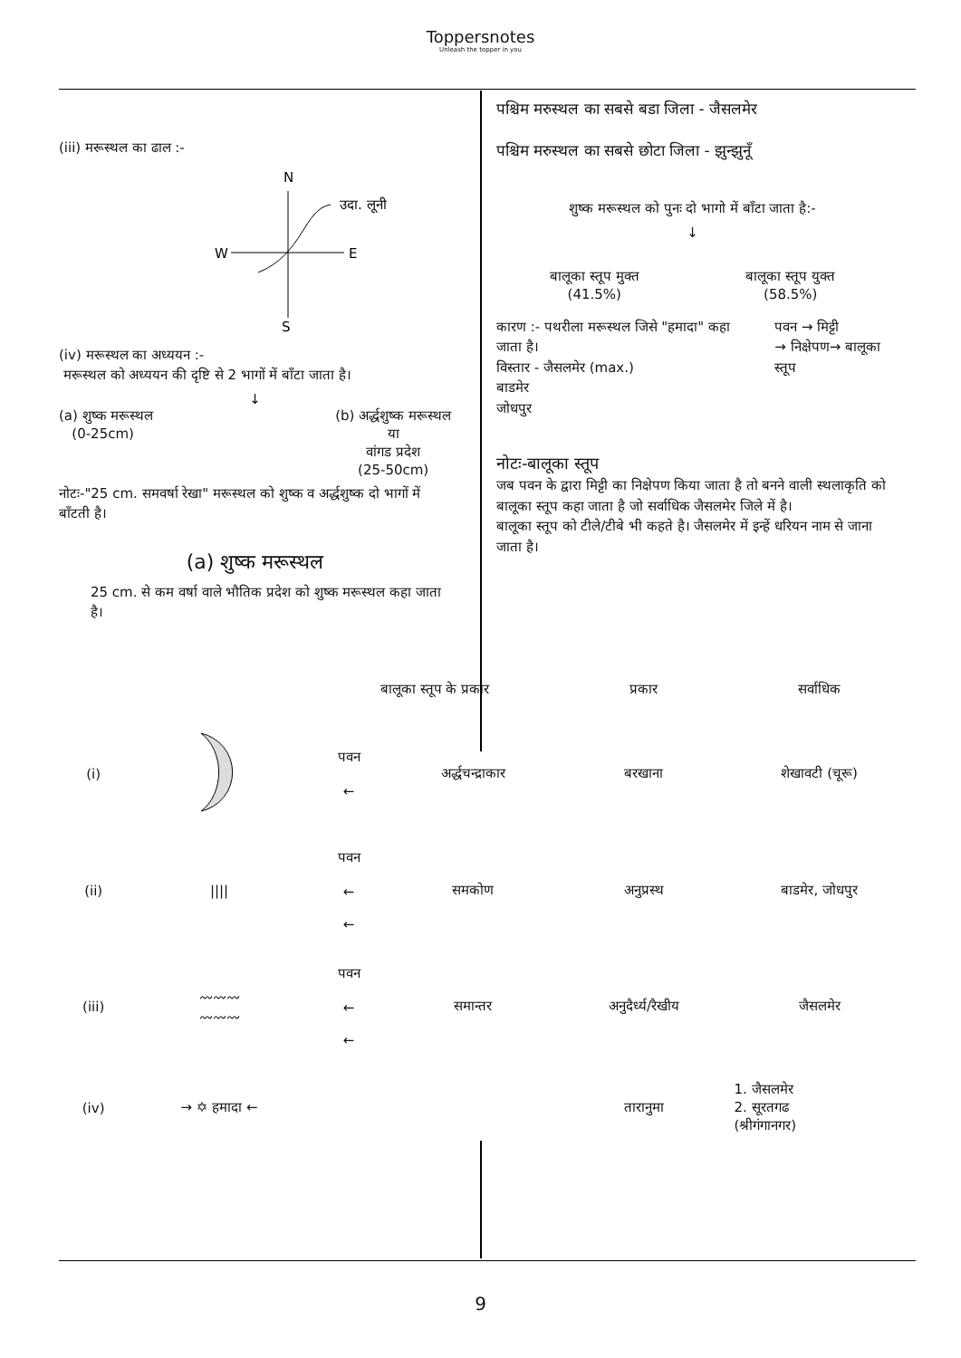Toppersnotes
Unleash the topper in you
(iii) मरूस्थल का ढाल :-
N
W
E
S
उदा. लूनी
(iv) मरूस्थल का अध्ययन :-
मरूस्थल को अध्ययन की दृष्टि से 2 भागों में बाँटा जाता है।
↓
(a) शुष्क मरूस्थल
(0-25cm)
(b) अर्द्धशुष्क मरूस्थल
या
वांगड प्रदेश
(25-50cm)
नोटः-"25 cm. समवर्षा रेखा" मरूस्थल को शुष्क व अर्द्धशुष्क दो भागों में बाँटती है।
(a) शुष्क मरूस्थल
25 cm. से कम वर्षा वाले भौतिक प्रदेश को शुष्क मरूस्थल कहा जाता है।
पश्चिम मरुस्थल का सबसे बडा जिला - जैसलमेर
पश्चिम मरुस्थल का सबसे छोटा जिला - झुन्झुनूँ
शुष्क मरूस्थल को पुनः दो भागो में बाँटा जाता है:-
↓
बालूका स्तूप मुक्त
(41.5%)
बालूका स्तूप युक्त
(58.5%)
कारण :- पथरीला मरूस्थल जिसे "हमादा" कहा जाता है।
विस्तार - जैसलमेर (max.)
बाडमेर
जोधपुर
पवन → मिट्टी
→ निक्षेपण→ बालूका स्तूप
नोटः-बालूका स्तूप
जब पवन के द्वारा मिट्टी का निक्षेपण किया जाता है तो बनने वाली स्थलाकृति को बालूका स्तूप कहा जाता है जो सर्वाधिक जैसलमेर जिले में है।
बालूका स्तूप को टीले/टीबे भी कहते है। जैसलमेर में इन्हें धरियन नाम से जाना जाता है।
| | | बालूका स्तूप के प्रकार | | प्रकार | सर्वाधिक |
| (i) | | पवन ← | अर्द्धचन्द्राकार | बरखाना | शेखावटी (चूरू) |
| (ii) | //// | पवन ← ← | समकोण | अनुप्रस्थ | बाडमेर, जोधपुर |
| (iii) | 〰〰〰 〰〰〰 | पवन ← ← | समान्तर | अनुदैर्ध्य/रैखीय | जैसलमेर |
| (iv) | → ✡ हमादा ← | | | तारानुमा | 1. जैसलमेर 2. सूरतगढ (श्रीगंगानगर) |
9